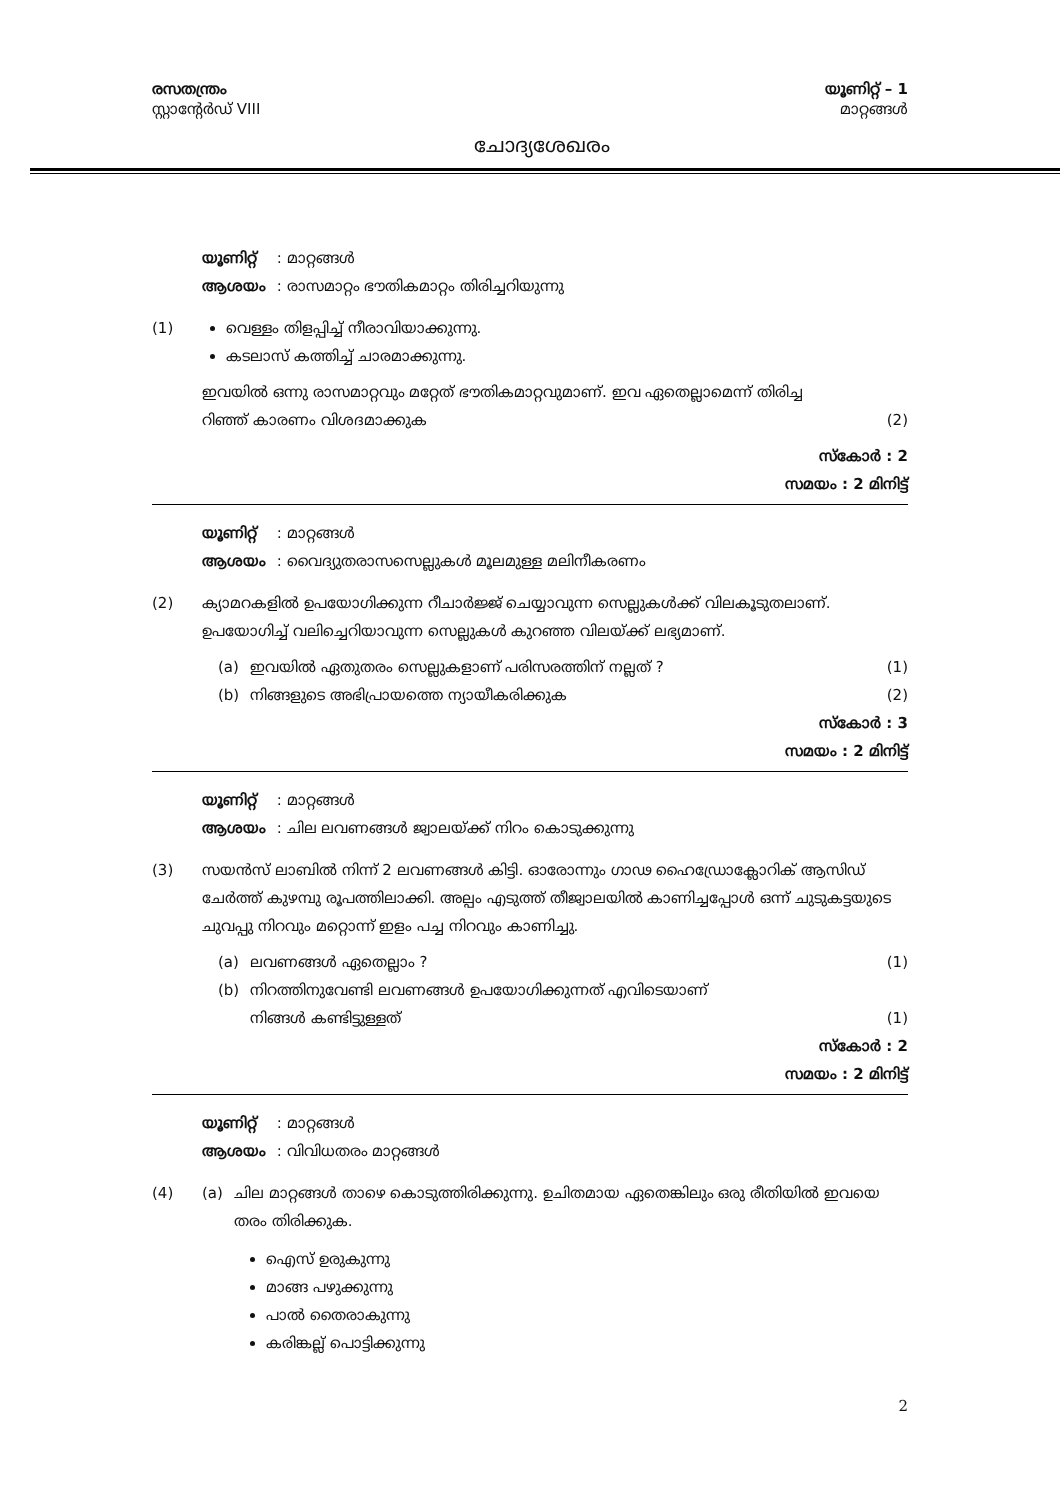രസതന്ത്രം
സ്റ്റാന്റേർഡ് VIII
ചോദ്യശേഖരം
യൂണിറ്റ് – 1
മാറ്റങ്ങൾ
യൂണിറ്റ് : മാറ്റങ്ങൾ
ആശയം : രാസമാറ്റം ഭൗതികമാറ്റം തിരിച്ചറിയുന്നു
(1) വെള്ളം തിളപ്പിച്ച് നീരാവിയാക്കുന്നു.
കടലാസ് കത്തിച്ച് ചാരമാക്കുന്നു.
ഇവയിൽ ഒന്നു രാസമാറ്റവും മറ്റേത് ഭൗതികമാറ്റവുമാണ്. ഇവ ഏതെല്ലാമെന്ന് തിരിച്ച
റിഞ്ഞ് കാരണം വിശദമാക്കുക (2)
സ്കോർ : 2
സമയം : 2 മിനിട്ട്
യൂണിറ്റ് : മാറ്റങ്ങൾ
ആശയം : വൈദ്യുതരാസസെല്ലുകൾ മൂലമുള്ള മലിനീകരണം
(2) ക്യാമറകളിൽ ഉപയോഗിക്കുന്ന റീചാർജ്ജ് ചെയ്യാവുന്ന സെല്ലുകൾക്ക് വിലകൂടുതലാണ്. ഉപയോഗിച്ച് വലിച്ചെറിയാവുന്ന സെല്ലുകൾ കുറഞ്ഞ വിലയ്ക്ക് ലഭ്യമാണ്.
(a) ഇവയിൽ ഏതുതരം സെല്ലുകളാണ് പരിസരത്തിന് നല്ലത് ? (1)
(b) നിങ്ങളുടെ അഭിപ്രായത്തെ ന്യായീകരിക്കുക (2)
സ്കോർ : 3
സമയം : 2 മിനിട്ട്
യൂണിറ്റ് : മാറ്റങ്ങൾ
ആശയം : ചില ലവണങ്ങൾ ജ്വാലയ്ക്ക് നിറം കൊടുക്കുന്നു
(3) സയൻസ് ലാബിൽ നിന്ന് 2 ലവണങ്ങൾ കിട്ടി. ഓരോന്നും ഗാഢ ഹൈഡ്രോക്ലോറിക് ആസിഡ് ചേർത്ത് കുഴമ്പു രൂപത്തിലാക്കി. അല്പം എടുത്ത് തീജ്വാലയിൽ കാണിച്ചപ്പോൾ ഒന്ന് ചുടുകട്ടയുടെ ചുവപ്പു നിറവും മറ്റൊന്ന് ഇളം പച്ച നിറവും കാണിച്ചു.
(a) ലവണങ്ങൾ ഏതെല്ലാം ? (1)
(b) നിറത്തിനുവേണ്ടി ലവണങ്ങൾ ഉപയോഗിക്കുന്നത് എവിടെയാണ്
നിങ്ങൾ കണ്ടിട്ടുള്ളത് (1)
സ്കോർ : 2
സമയം : 2 മിനിട്ട്
യൂണിറ്റ് : മാറ്റങ്ങൾ
ആശയം : വിവിധതരം മാറ്റങ്ങൾ
(4) (a) ചില മാറ്റങ്ങൾ താഴെ കൊടുത്തിരിക്കുന്നു. ഉചിതമായ ഏതെങ്കിലും ഒരു രീതിയിൽ ഇവയെ തരം തിരിക്കുക.
ഐസ് ഉരുകുന്നു
മാങ്ങ പഴുക്കുന്നു
പാൽ തൈരാകുന്നു
കരിങ്കല്ല് പൊട്ടിക്കുന്നു
2